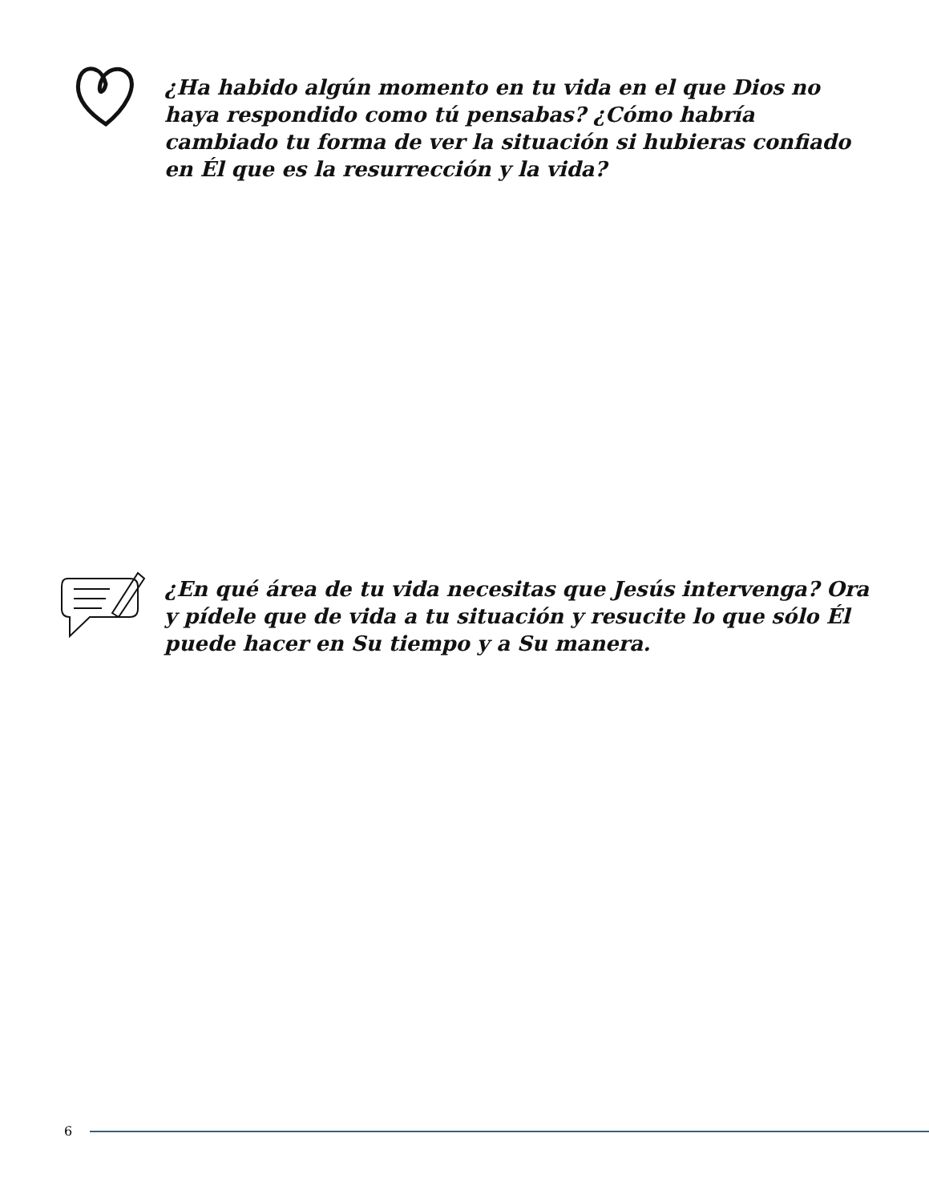¿Ha habido algún momento en tu vida en el que Dios no haya respondido como tú pensabas? ¿Cómo habría cambiado tu forma de ver la situación si hubieras confiado en Él que es la resurrección y la vida?
¿En qué área de tu vida necesitas que Jesús intervenga? Ora y pídele que de vida a tu situación y resucite lo que sólo Él puede hacer en Su tiempo y a Su manera.
6